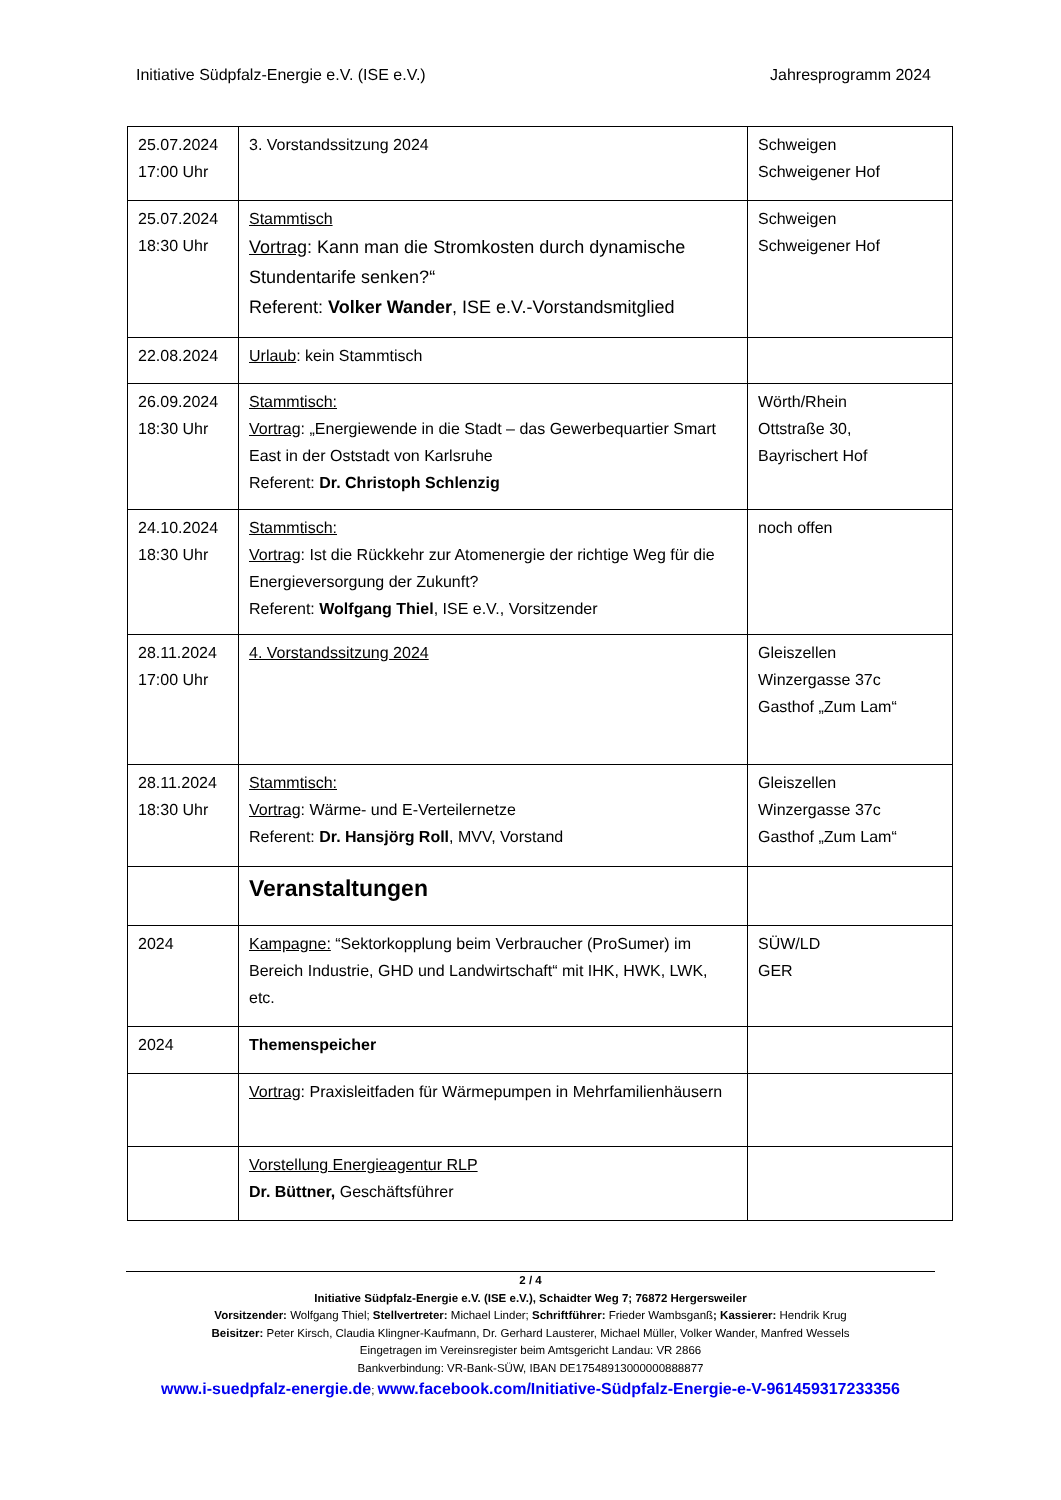Initiative Südpfalz-Energie e.V. (ISE e.V.) Jahresprogramm 2024
| 25.07.2024 17:00 Uhr | 3. Vorstandssitzung 2024 | Schweigen Schweigener Hof |
| 25.07.2024 18:30 Uhr | Stammtisch Vortrag : Kann man die Stromkosten durch dynamische Stundentarife senken?“ Referent: Volker Wander , ISE e.V.-Vorstandsmitglied | Schweigen Schweigener Hof |
| 22.08.2024 | Urlaub : kein Stammtisch | |
| 26.09.2024 18:30 Uhr | Stammtisch: Vortrag : „Energiewende in die Stadt – das Gewerbequartier Smart East in der Oststadt von Karlsruhe Referent: Dr. Christoph Schlenzig | Wörth/Rhein Ottstraße 30, Bayrischert Hof |
| 24.10.2024 18:30 Uhr | Stammtisch: Vortrag : Ist die Rückkehr zur Atomenergie der richtige Weg für die Energieversorgung der Zukunft? Referent: Wolfgang Thiel , ISE e.V., Vorsitzender | noch offen |
| 28.11.2024 17:00 Uhr | 4. Vorstandssitzung 2024 | Gleiszellen Winzergasse 37c Gasthof „Zum Lam“ |
| 28.11.2024 18:30 Uhr | Stammtisch: Vortrag : Wärme- und E-Verteilernetze Referent: Dr. Hansjörg Roll , MVV, Vorstand | Gleiszellen Winzergasse 37c Gasthof „Zum Lam“ |
| | Veranstaltungen | |
| 2024 | Kampagne: “Sektorkopplung beim Verbraucher (ProSumer) im Bereich Industrie, GHD und Landwirtschaft“ mit IHK, HWK, LWK, etc. | SÜW/LD GER |
| 2024 | Themenspeicher | |
| | Vortrag : Praxisleitfaden für Wärmepumpen in Mehrfamilienhäusern | |
| | Vorstellung Energieagentur RLP Dr. Büttner, Geschäftsführer | |
2 / 4
Initiative Südpfalz-Energie e.V. (ISE e.V.), Schaidter Weg 7; 76872 Hergersweiler
Vorsitzender: Wolfgang Thiel; Stellvertreter: Michael Linder; Schriftführer: Frieder Wambsganß; Kassierer: Hendrik Krug
Beisitzer: Peter Kirsch, Claudia Klingner-Kaufmann, Dr. Gerhard Lausterer, Michael Müller, Volker Wander, Manfred Wessels
Eingetragen im Vereinsregister beim Amtsgericht Landau: VR 2866
Bankverbindung: VR-Bank-SÜW, IBAN DE17548913000000888877
www.i-suedpfalz-energie.de; www.facebook.com/Initiative-Südpfalz-Energie-e-V-961459317233356